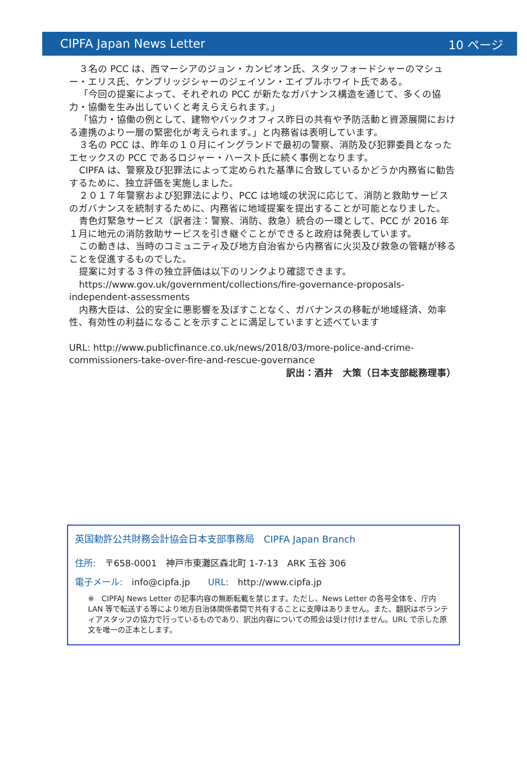CIPFA Japan News Letter 10 ページ
３名の PCC は、西マーシアのジョン・カンピオン氏、スタッフォードシャーのマシュー・エリス氏、ケンブリッジシャーのジェイソン・エイブルホワイト氏である。
「今回の提案によって、それぞれの PCC が新たなガバナンス構造を通じて、多くの協力・協働を生み出していくと考えらえられます。」
「協力・協働の例として、建物やバックオフィス昨日の共有や予防活動と資源展開における連携のより一層の緊密化が考えられます。」と内務省は表明しています。
３名の PCC は、昨年の１０月にイングランドで最初の警察、消防及び犯罪委員となったエセックスの PCC であるロジャー・ハースト氏に続く事例となります。
CIPFA は、警察及び犯罪法によって定められた基準に合致しているかどうか内務省に勧告するために、独立評価を実施しました。
２０１７年警察および犯罪法により、PCC は地域の状況に応じて、消防と救助サービスのガバナンスを統制するために、内務省に地域提案を提出することが可能となりました。
青色灯緊急サービス（訳者注：警察、消防、救急）統合の一環として、PCC が 2016 年１月に地元の消防救助サービスを引き継ぐことができると政府は発表しています。
この動きは、当時のコミュニティ及び地方自治省から内務省に火災及び救急の管轄が移ることを促進するものでした。
提案に対する３件の独立評価は以下のリンクより確認できます。
https://www.gov.uk/government/collections/fire-governance-proposals-independent-assessments
内務大臣は、公的安全に悪影響を及ぼすことなく、ガバナンスの移転が地域経済、効率性、有効性の利益になることを示すことに満足していますと述べています
URL: http://www.publicfinance.co.uk/news/2018/03/more-police-and-crime-commissioners-take-over-fire-and-rescue-governance
訳出：酒井　大策（日本支部総務理事）
英国勅許公共財務会計協会日本支部事務局　CIPFA Japan Branch
住所:　〒658-0001　神戸市東灘区森北町 1-7-13　ARK 玉谷 306
電子メール:　info@cipfa.jp　　URL:　http://www.cipfa.jp
※　CIPFAJ News Letter の記事内容の無断転載を禁じます。ただし、News Letter の各号全体を、庁内 LAN 等で転送する等により地方自治体関係者間で共有することに支障はありません。また、翻訳はボランティアスタッフの協力で行っているものであり、訳出内容についての照会は受け付けません。URL で示した原文を唯一の正本とします。